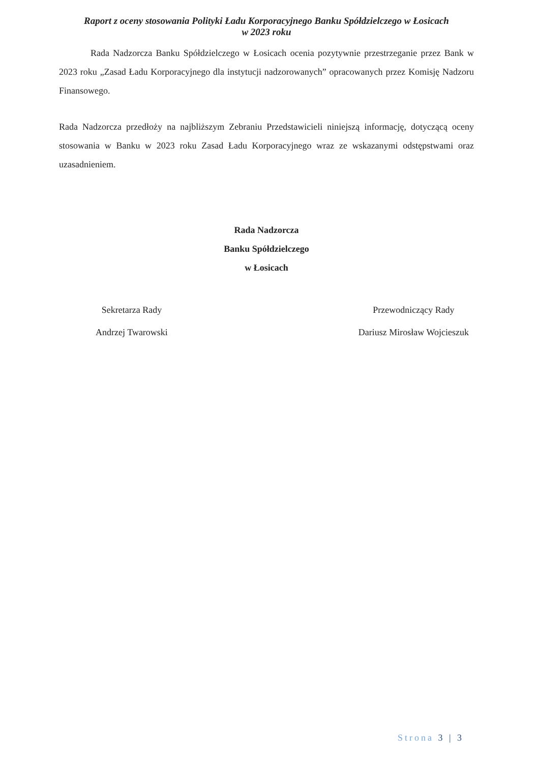Raport z oceny stosowania Polityki Ładu Korporacyjnego Banku Spółdzielczego w Łosicach
w 2023 roku
Rada Nadzorcza Banku Spółdzielczego w Łosicach ocenia pozytywnie przestrzeganie przez Bank w 2023 roku „Zasad Ładu Korporacyjnego dla instytucji nadzorowanych” opracowanych przez Komisję Nadzoru Finansowego.
Rada Nadzorcza przedłoży na najbliższym Zebraniu Przedstawicieli niniejszą informację, dotyczącą oceny stosowania w Banku w 2023 roku Zasad Ładu Korporacyjnego wraz ze wskazanymi odstępstwami oraz uzasadnieniem.
Rada Nadzorcza
Banku Spółdzielczego
w Łosicach
Sekretarza Rady
Andrzej Twarowski
Przewodniczący Rady
Dariusz Mirosław Wojcieszuk
Strona 3 | 3